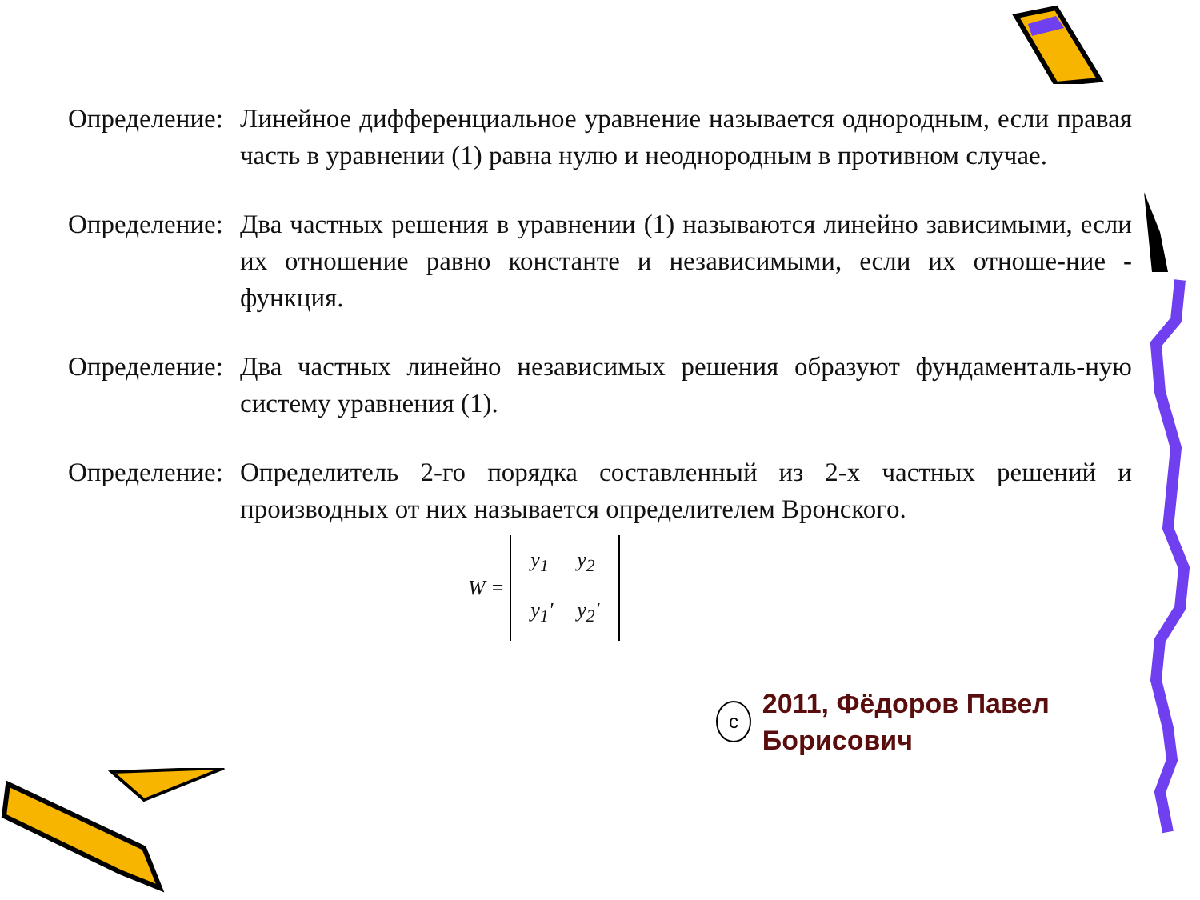Определение:
Линейное дифференциальное уравнение называется однородным, если правая часть в уравнении (1) равна нулю и неоднородным в противном случае.
Определение:
Два частных решения в уравнении (1) называются линейно зависимыми, если их отношение равно константе и независимыми, если их отноше-ние - функция.
Определение:
Два частных линейно независимых решения образуют фундаменталь-ную систему уравнения (1).
Определение:
Определитель 2-го порядка составленный из 2-х частных решений и производных от них называется определителем Вронского.
W =
| y<sub>1</sub> | y<sub>2</sub> |
| y<sub>1</sub>' | y<sub>2</sub>' |
c
2011, Фёдоров Павел Борисович